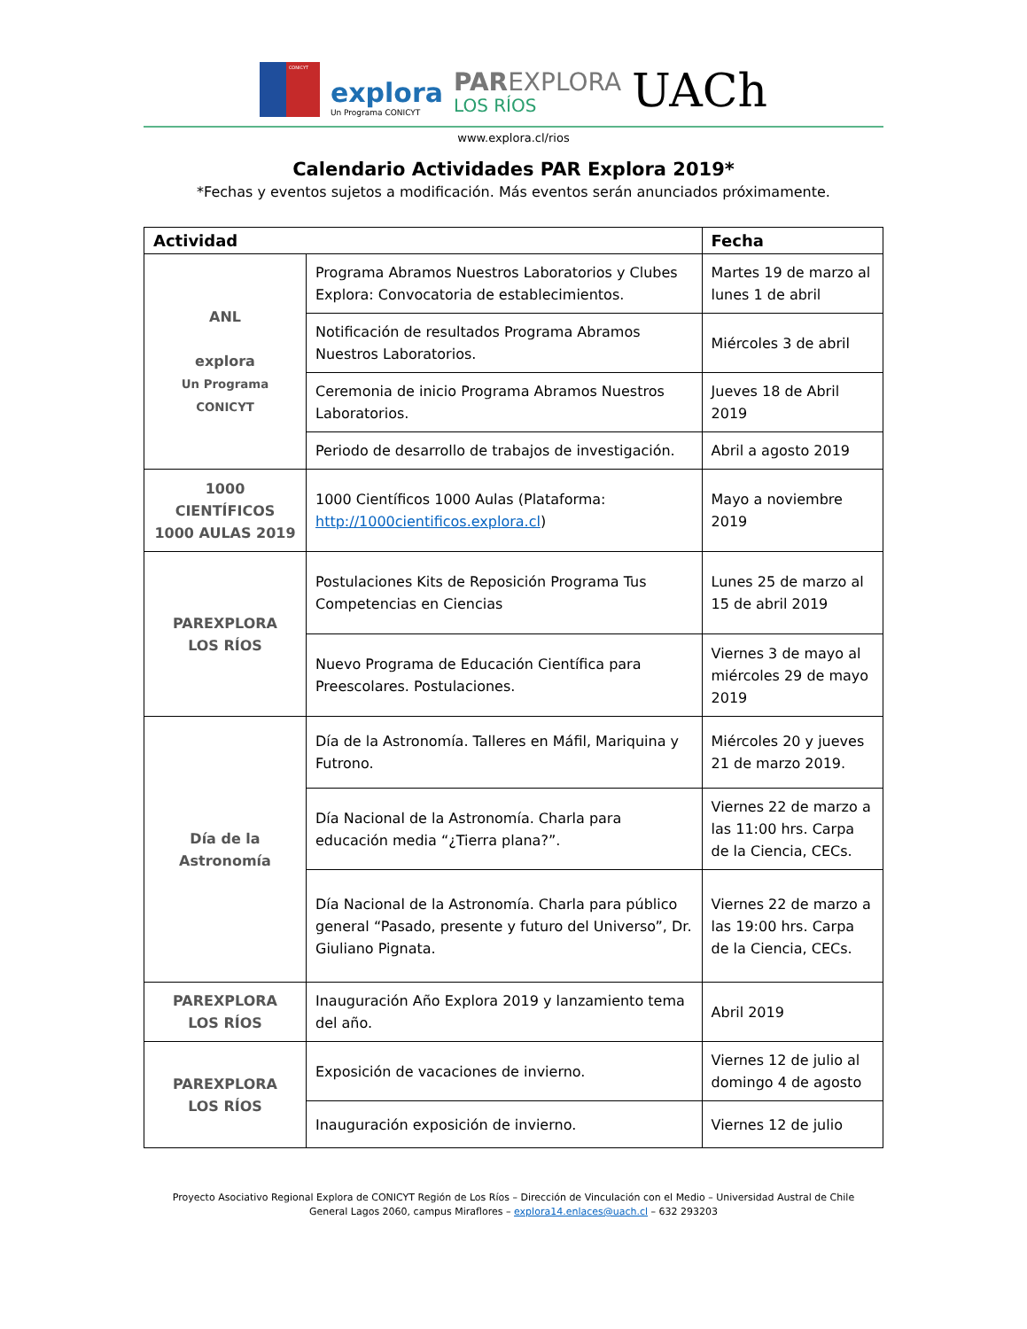CONICYT
explora
Un Programa CONICYT
PAREXPLORA
LOS RÍOS
UACh
www.explora.cl/rios
Calendario Actividades PAR Explora 2019*
*Fechas y eventos sujetos a modificación. Más eventos serán anunciados próximamente.
| Actividad | | Fecha |
| --- | --- | --- |
| ANL explora Un Programa CONICYT | Programa Abramos Nuestros Laboratorios y Clubes Explora: Convocatoria de establecimientos. | Martes 19 de marzo al lunes 1 de abril |
| | Notificación de resultados Programa Abramos Nuestros Laboratorios. | Miércoles 3 de abril |
| | Ceremonia de inicio Programa Abramos Nuestros Laboratorios. | Jueves 18 de Abril 2019 |
| | Periodo de desarrollo de trabajos de investigación. | Abril a agosto 2019 |
| 1000 CIENTÍFICOS 1000 AULAS 2019 | 1000 Científicos 1000 Aulas (Plataforma: http://1000cientificos.explora.cl ) | Mayo a noviembre 2019 |
| PAREXPLORA LOS RÍOS | Postulaciones Kits de Reposición Programa Tus Competencias en Ciencias | Lunes 25 de marzo al 15 de abril 2019 |
| | Nuevo Programa de Educación Científica para Preescolares. Postulaciones. | Viernes 3 de mayo al miércoles 29 de mayo 2019 |
| Día de la Astronomía | Día de la Astronomía. Talleres en Máfil, Mariquina y Futrono. | Miércoles 20 y jueves 21 de marzo 2019. |
| | Día Nacional de la Astronomía. Charla para educación media “¿Tierra plana?”. | Viernes 22 de marzo a las 11:00 hrs. Carpa de la Ciencia, CECs. |
| | Día Nacional de la Astronomía. Charla para público general “Pasado, presente y futuro del Universo”, Dr. Giuliano Pignata. | Viernes 22 de marzo a las 19:00 hrs. Carpa de la Ciencia, CECs. |
| PAREXPLORA LOS RÍOS | Inauguración Año Explora 2019 y lanzamiento tema del año. | Abril 2019 |
| PAREXPLORA LOS RÍOS | Exposición de vacaciones de invierno. | Viernes 12 de julio al domingo 4 de agosto |
| | Inauguración exposición de invierno. | Viernes 12 de julio |
Proyecto Asociativo Regional Explora de CONICYT Región de Los Ríos – Dirección de Vinculación con el Medio – Universidad Austral de Chile
General Lagos 2060, campus Miraflores – explora14.enlaces@uach.cl – 632 293203